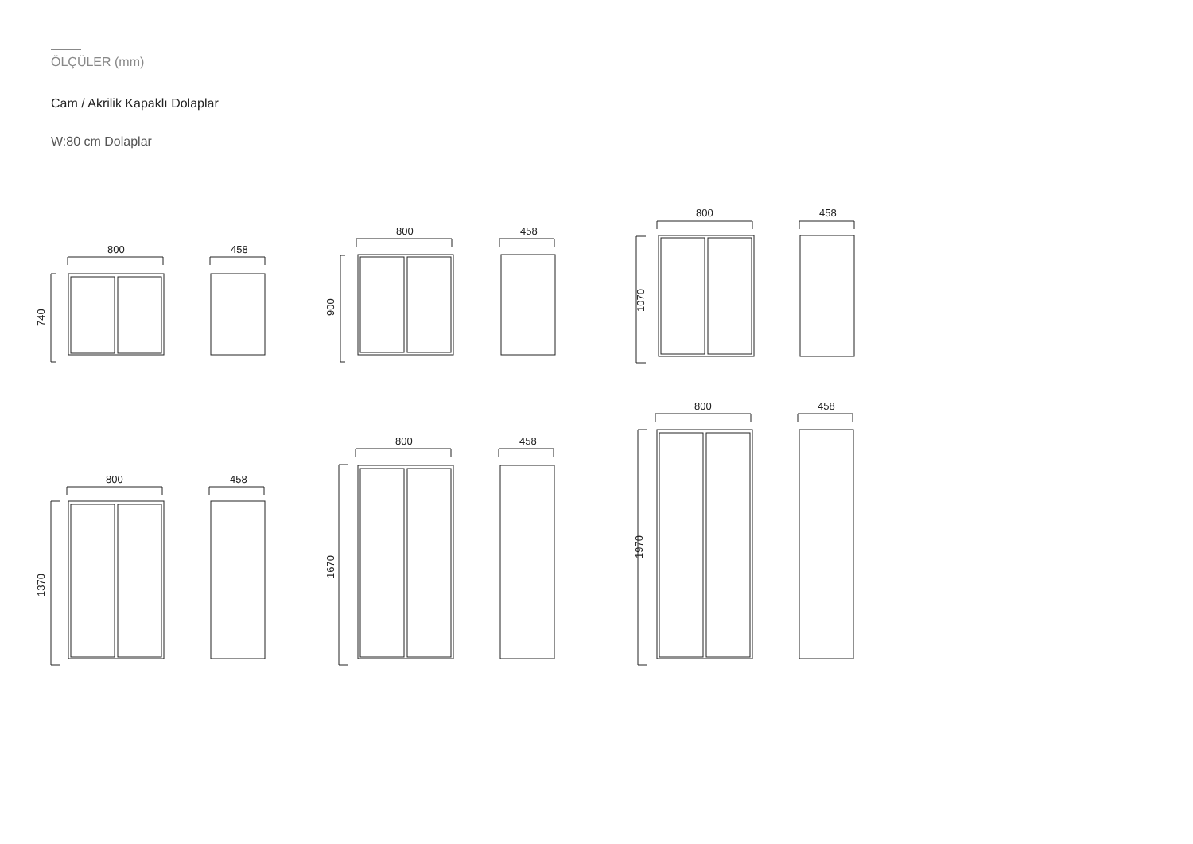ÖLÇÜLER (mm)
Cam / Akrilik Kapaklı Dolaplar
W:80 cm Dolaplar
800
740
458
800
900
458
800
1070
458
800
1370
458
800
1670
458
800
1970
458